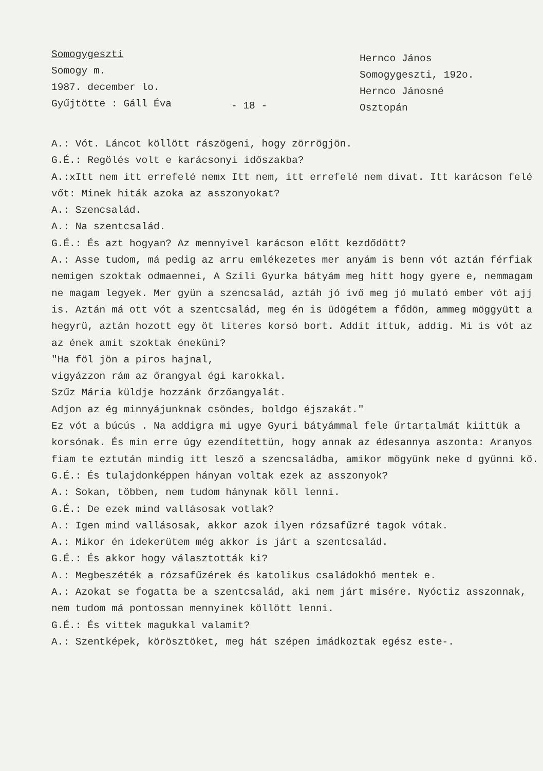Somogygeszti
Somogy m.
1987. december lo.
Gyűjtötte : Gáll Éva
- 18 -
Hernco János
Somogygeszti, 192o.
Hernco Jánosné
Osztopán
A.: Vót. Láncot köllött rászögeni, hogy zörrögjön.
G.É.: Regölés volt e karácsonyi időszakba?
A.:xItt nem itt errefelé nemx Itt nem, itt errefelé nem divat. Itt karácson felé vőt: Minek hiták azoka az asszonyokat?
A.: Szencsalád.
A.: Na szentcsalád.
G.É.: És azt hogyan? Az mennyivel karácson előtt kezdődött?
A.: Asse tudom, má pedig az arru emlékezetes mer anyám is benn vót aztán férfiak nemigen szoktak odmaennei, A Szili Gyurka bátyám meg hítt hogy gyere e, nemmagam ne magam legyek. Mer gyün a szencsalád, aztáh jó ivő meg jó mulató ember vót ajj is. Aztán má ott vót a szentcsalád, meg én is üdögétem a fődön, ammeg möggyütt a hegyrü, aztán hozott egy öt literes korsó bort. Addit ittuk, addig. Mi is vót az az ének amit szoktak éneküni?
"Ha föl jön a piros hajnal,
vigyázzon rám az őrangyal égi karokkal.
Szűz Mária küldje hozzánk őrzőangyalát.
Adjon az ég minnyájunknak csöndes, boldgo éjszakát."
Ez vót a búcús . Na addigra mi ugye Gyuri bátyámmal fele űrtartalmát kiittük a korsónak. És min erre úgy ezendítettün, hogy annak az édesannya aszonta: Aranyos fiam te eztután mindig itt lesző a szencsaládba, amikor mögyünk neke d gyünni kő.
G.É.: És tulajdonképpen hányan voltak ezek az asszonyok?
A.: Sokan, többen, nem tudom hánynak köll lenni.
G.É.: De ezek mind vallásosak votlak?
A.: Igen mind vallásosak, akkor azok ilyen rózsafűzré tagok vótak.
A.: Mikor én idekerütem még akkor is járt a szentcsalád.
G.É.: És akkor hogy választották ki?
A.: Megbeszéték a rózsafűzérek és katolikus családokhó mentek e.
A.: Azokat se fogatta be a szentcsalád, aki nem járt misére. Nyóctiz asszonnak, nem tudom má pontossan mennyinek köllött lenni.
G.É.: És vittek magukkal valamit?
A.: Szentképek, körösztöket, meg hát szépen imádkoztak egész este-.